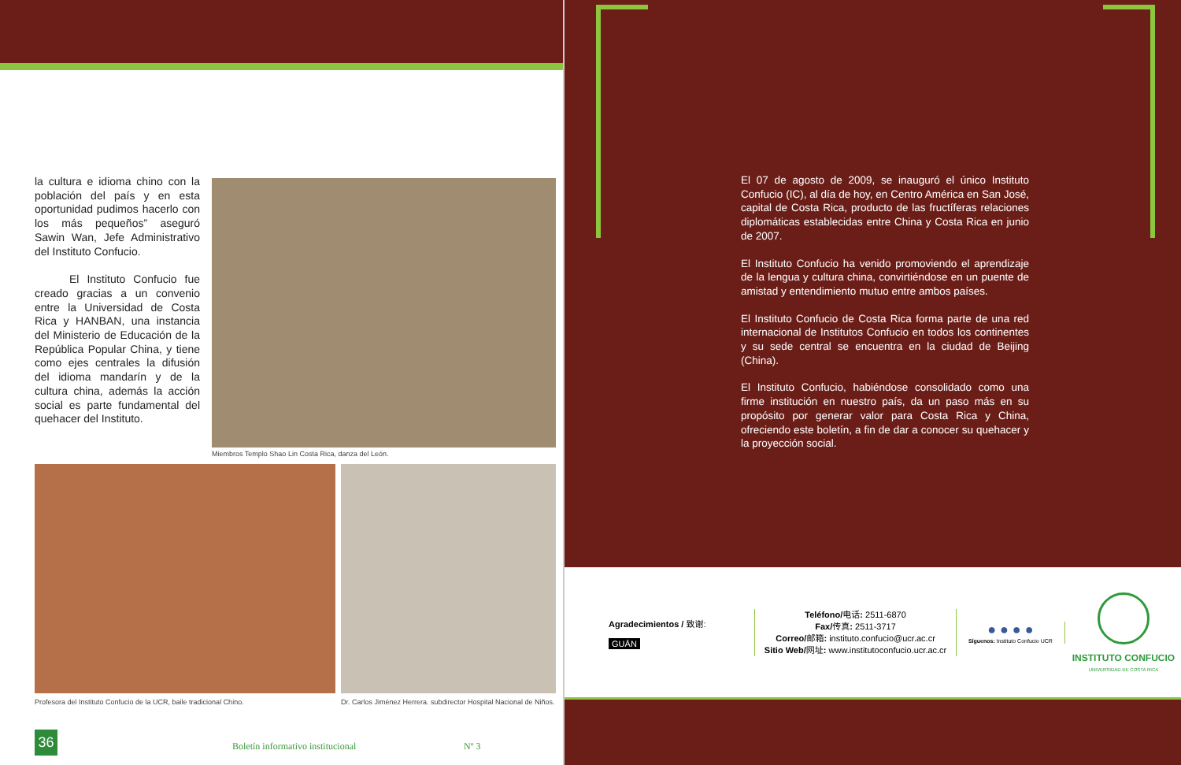la cultura e idioma chino con la población del país y en esta oportunidad pudimos hacerlo con los más pequeños” aseguró Sawin Wan, Jefe Administrativo del Instituto Confucio.
El Instituto Confucio fue creado gracias a un convenio entre la Universidad de Costa Rica y HANBAN, una instancia del Ministerio de Educación de la República Popular China, y tiene como ejes centrales la difusión del idioma mandarín y de la cultura china, además la acción social es parte fundamental del quehacer del Instituto.
Miembros Templo Shao Lin Costa Rica, danza del León.
Profesora del Instituto Confucio de la UCR, baile tradicional Chino.
Dr. Carlos Jiménez Herrera. subdirector Hospital Nacional de Niños.
36
Boletín informativo institucional
Nº 3
El 07 de agosto de 2009, se inauguró el único Instituto Confucio (IC), al día de hoy, en Centro América en San José, capital de Costa Rica, producto de las fructíferas relaciones diplomáticas establecidas entre China y Costa Rica en junio de 2007.
El Instituto Confucio ha venido promoviendo el aprendizaje de la lengua y cultura china, convirtiéndose en un puente de amistad y entendimiento mutuo entre ambos países.
El Instituto Confucio de Costa Rica forma parte de una red internacional de Institutos Confucio en todos los continentes y su sede central se encuentra en la ciudad de Beijing (China).
El Instituto Confucio, habiéndose consolidado como una firme institución en nuestro país, da un paso más en su propósito por generar valor para Costa Rica y China, ofreciendo este boletín, a fin de dar a conocer su quehacer y la proyección social.
Agradecimientos / 致谢:
GUĀN
Teléfono/电话: 2511-6870
Fax/传真: 2511-3717
Correo/邮箱: instituto.confucio@ucr.ac.cr
Sitio Web/网址: www.institutoconfucio.ucr.ac.cr
● ● ● ●
Síguenos: Instituto Confucio UCR
INSTITUTO CONFUCIO
UNIVERSIDAD DE COSTA RICA